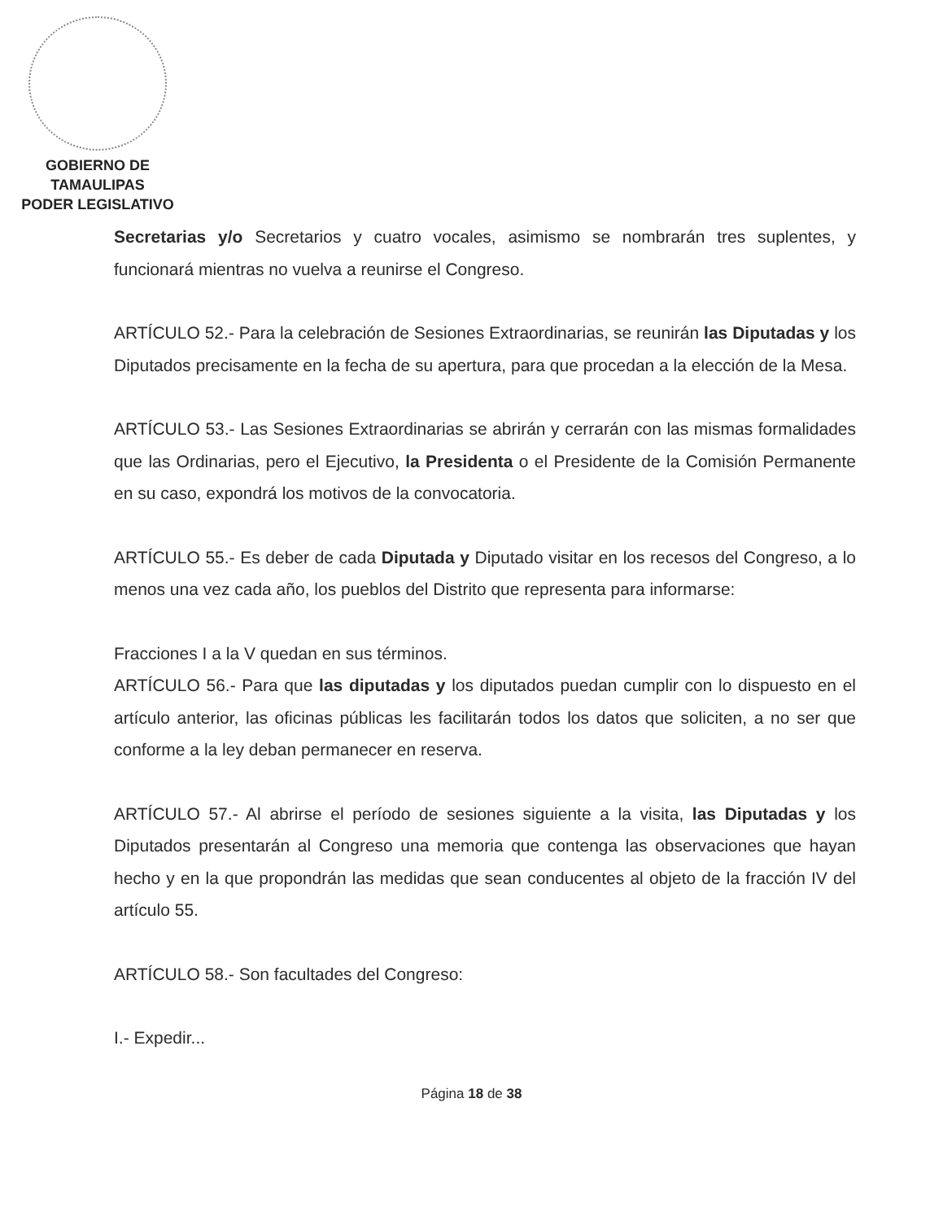GOBIERNO DE TAMAULIPAS
PODER LEGISLATIVO
Secretarias y/o Secretarios y cuatro vocales, asimismo se nombrarán tres suplentes, y funcionará mientras no vuelva a reunirse el Congreso.
ARTÍCULO 52.- Para la celebración de Sesiones Extraordinarias, se reunirán las Diputadas y los Diputados precisamente en la fecha de su apertura, para que procedan a la elección de la Mesa.
ARTÍCULO 53.- Las Sesiones Extraordinarias se abrirán y cerrarán con las mismas formalidades que las Ordinarias, pero el Ejecutivo, la Presidenta o el Presidente de la Comisión Permanente en su caso, expondrá los motivos de la convocatoria.
ARTÍCULO 55.- Es deber de cada Diputada y Diputado visitar en los recesos del Congreso, a lo menos una vez cada año, los pueblos del Distrito que representa para informarse:
Fracciones I a la V quedan en sus términos.
ARTÍCULO 56.- Para que las diputadas y los diputados puedan cumplir con lo dispuesto en el artículo anterior, las oficinas públicas les facilitarán todos los datos que soliciten, a no ser que conforme a la ley deban permanecer en reserva.
ARTÍCULO 57.- Al abrirse el período de sesiones siguiente a la visita, las Diputadas y los Diputados presentarán al Congreso una memoria que contenga las observaciones que hayan hecho y en la que propondrán las medidas que sean conducentes al objeto de la fracción IV del artículo 55.
ARTÍCULO 58.- Son facultades del Congreso:
I.- Expedir...
Página 18 de 38